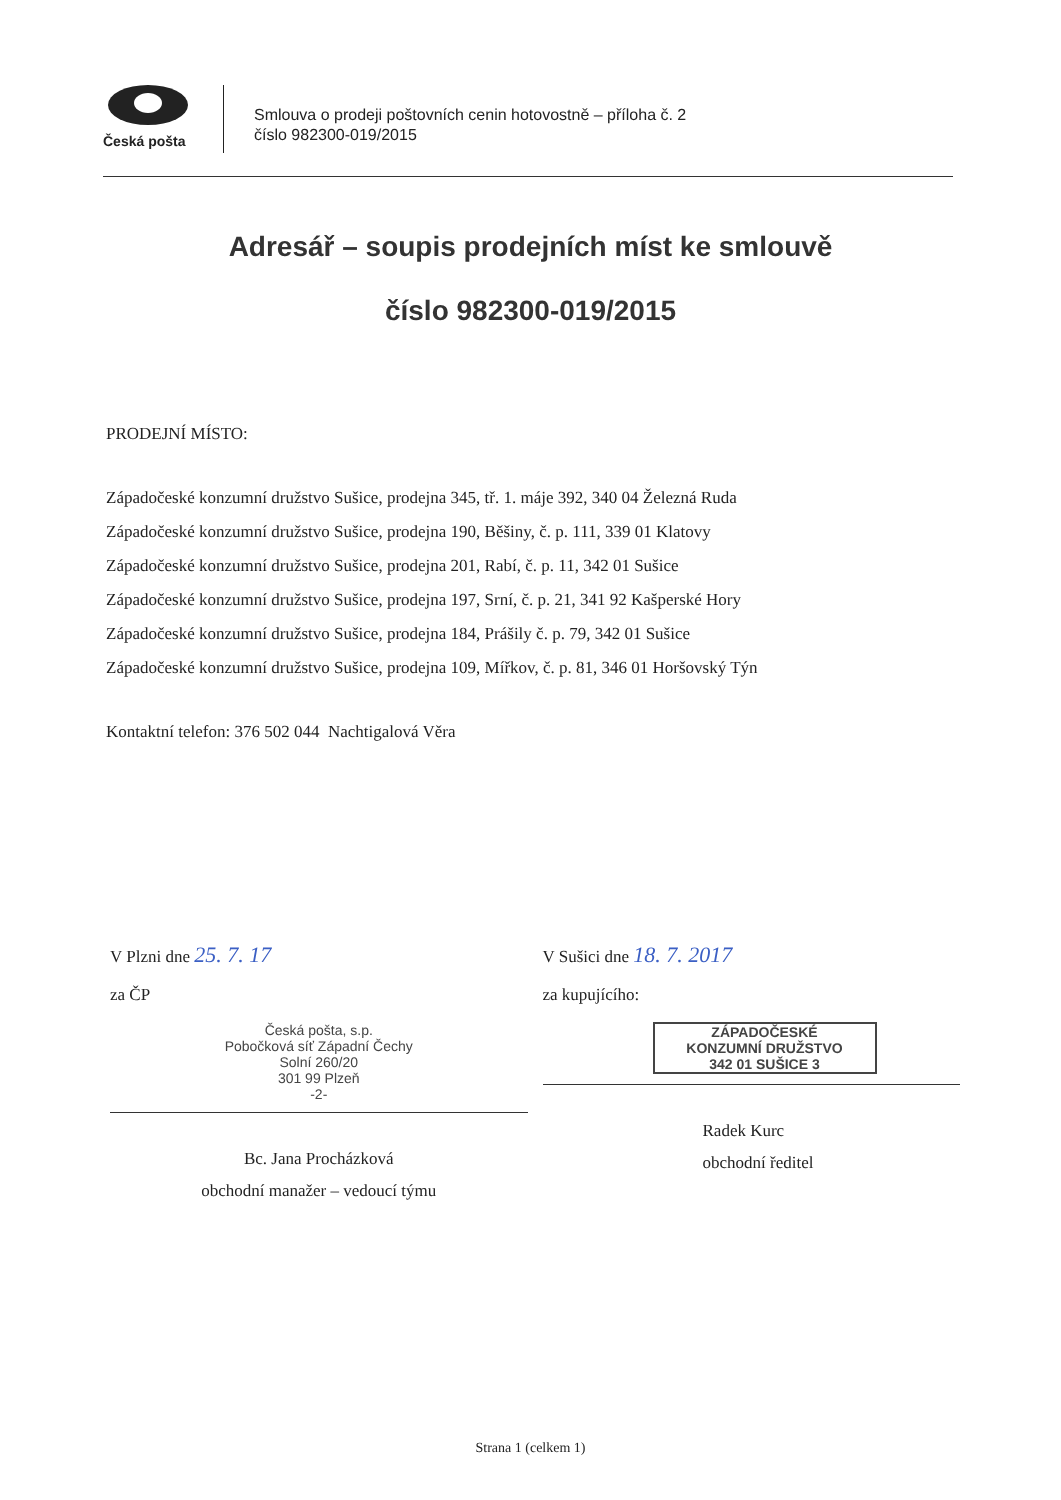Česká pošta
Smlouva o prodeji poštovních cenin hotovostně – příloha č. 2
číslo 982300-019/2015
Adresář – soupis prodejních míst ke smlouvě
číslo 982300-019/2015
PRODEJNÍ MÍSTO:
Západočeské konzumní družstvo Sušice, prodejna 345, tř. 1. máje 392, 340 04 Železná Ruda
Západočeské konzumní družstvo Sušice, prodejna 190, Běšiny, č. p. 111, 339 01 Klatovy
Západočeské konzumní družstvo Sušice, prodejna 201, Rabí, č. p. 11, 342 01 Sušice
Západočeské konzumní družstvo Sušice, prodejna 197, Srní, č. p. 21, 341 92 Kašperské Hory
Západočeské konzumní družstvo Sušice, prodejna 184, Prášily č. p. 79, 342 01 Sušice
Západočeské konzumní družstvo Sušice, prodejna 109, Mířkov, č. p. 81, 346 01 Horšovský Týn
Kontaktní telefon: 376 502 044 Nachtigalová Věra
V Plzni dne 25. 7. 17
za ČP
Česká pošta, s.p.
Pobočková síť Západní Čechy
Solní 260/20
301 99 Plzeň
-2-
Bc. Jana Procházková
obchodní manažer – vedoucí týmu
V Sušici dne 18. 7. 2017
za kupujícího:
ZÁPADOČESKÉ
KONZUMNÍ DRUŽSTVO
342 01 SUŠICE 3
Radek Kurc
obchodní ředitel
Strana 1 (celkem 1)